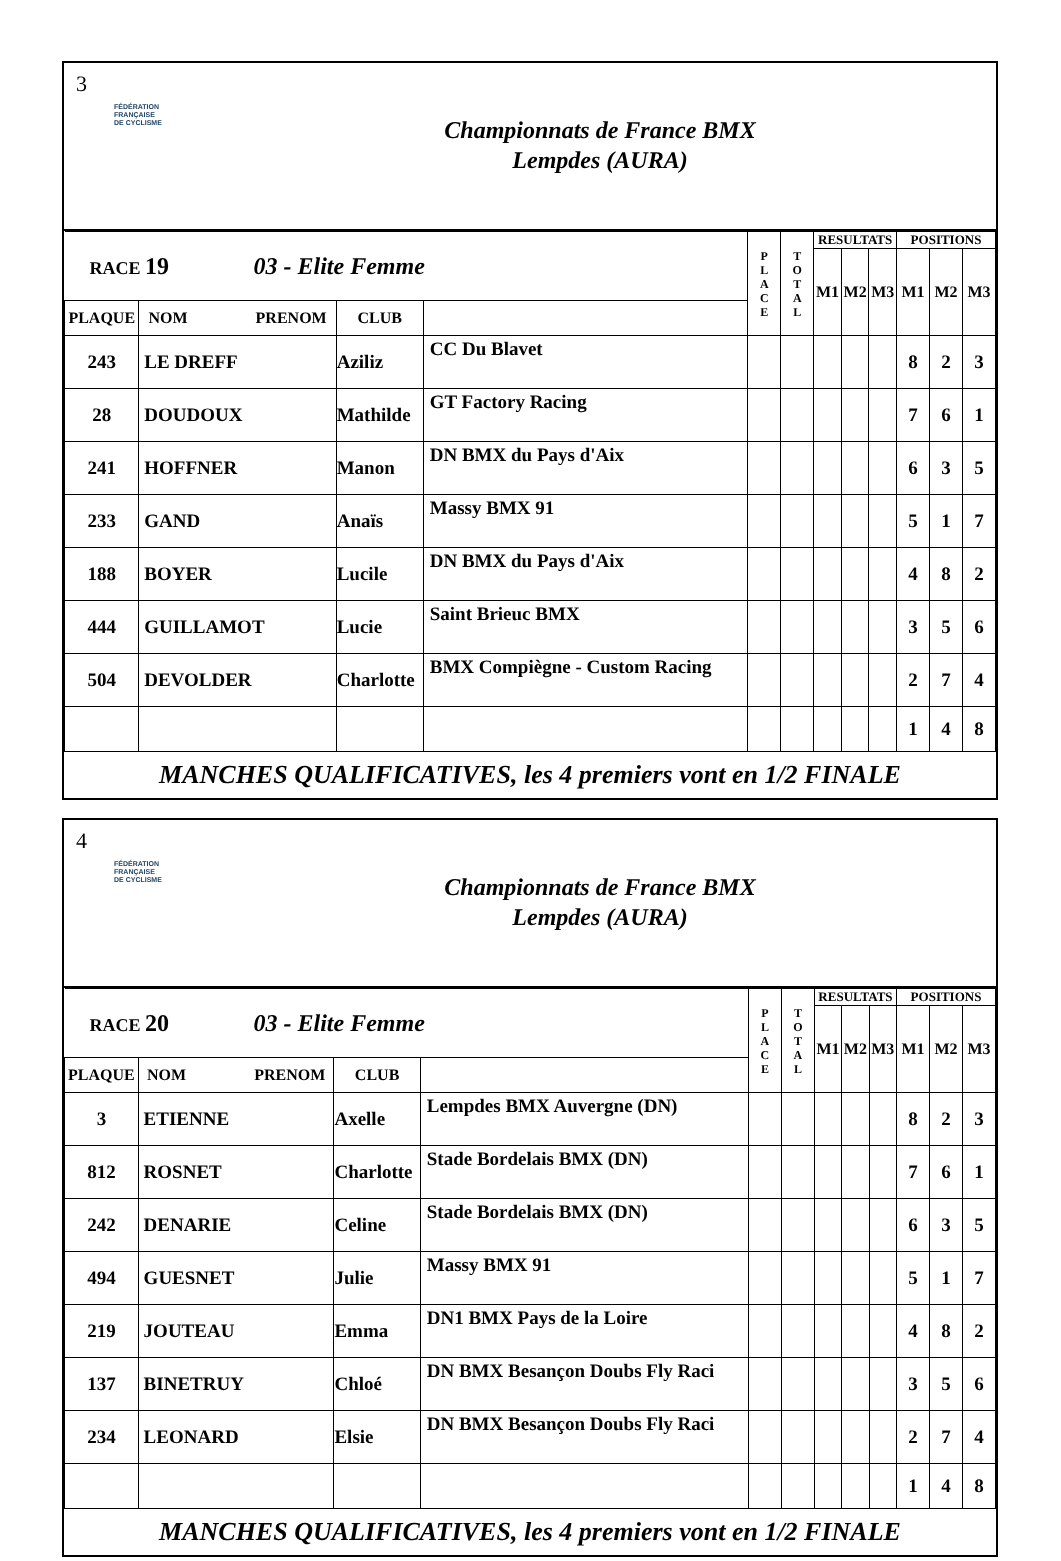3
FÉDÉRATION
FRANÇAISE
DE CYCLISME
Championnats de France BMX
Lempdes (AURA)
| RACE 19 03 - Elite Femme | | | | P L A C E | T O T A L | RESULTATS | | | POSITIONS | | |
| | | | | | | M1 | M2 | M3 | M1 | M2 | M3 |
| PLAQUE | NOM PRENOM | | CLUB | | | | | | | | |
| 243 | LE DREFF | Aziliz | CC Du Blavet | | | | | | 8 | 2 | 3 |
| 28 | DOUDOUX | Mathilde | GT Factory Racing | | | | | | 7 | 6 | 1 |
| 241 | HOFFNER | Manon | DN BMX du Pays d'Aix | | | | | | 6 | 3 | 5 |
| 233 | GAND | Anaïs | Massy BMX 91 | | | | | | 5 | 1 | 7 |
| 188 | BOYER | Lucile | DN BMX du Pays d'Aix | | | | | | 4 | 8 | 2 |
| 444 | GUILLAMOT | Lucie | Saint Brieuc BMX | | | | | | 3 | 5 | 6 |
| 504 | DEVOLDER | Charlotte | BMX Compiègne - Custom Racing | | | | | | 2 | 7 | 4 |
| | | | | | | | | | 1 | 4 | 8 |
MANCHES QUALIFICATIVES, les 4 premiers vont en 1/2 FINALE
4
FÉDÉRATION
FRANÇAISE
DE CYCLISME
Championnats de France BMX
Lempdes (AURA)
| RACE 20 03 - Elite Femme | | | | P L A C E | T O T A L | RESULTATS | | | POSITIONS | | |
| | | | | | | M1 | M2 | M3 | M1 | M2 | M3 |
| PLAQUE | NOM PRENOM | | CLUB | | | | | | | | |
| 3 | ETIENNE | Axelle | Lempdes BMX Auvergne (DN) | | | | | | 8 | 2 | 3 |
| 812 | ROSNET | Charlotte | Stade Bordelais BMX (DN) | | | | | | 7 | 6 | 1 |
| 242 | DENARIE | Celine | Stade Bordelais BMX (DN) | | | | | | 6 | 3 | 5 |
| 494 | GUESNET | Julie | Massy BMX 91 | | | | | | 5 | 1 | 7 |
| 219 | JOUTEAU | Emma | DN1 BMX Pays de la Loire | | | | | | 4 | 8 | 2 |
| 137 | BINETRUY | Chloé | DN BMX Besançon Doubs Fly Raci | | | | | | 3 | 5 | 6 |
| 234 | LEONARD | Elsie | DN BMX Besançon Doubs Fly Raci | | | | | | 2 | 7 | 4 |
| | | | | | | | | | 1 | 4 | 8 |
MANCHES QUALIFICATIVES, les 4 premiers vont en 1/2 FINALE